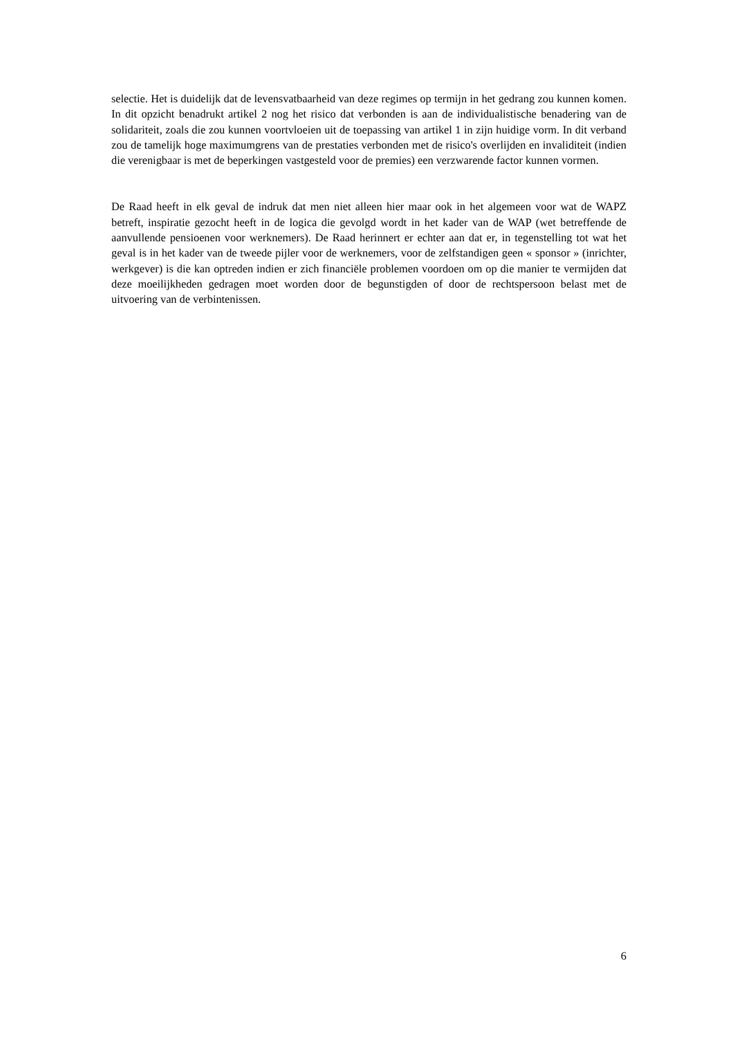selectie. Het is duidelijk dat de levensvatbaarheid van deze regimes op termijn in het gedrang zou kunnen komen. In dit opzicht benadrukt artikel 2 nog het risico dat verbonden is aan de individualistische benadering van de solidariteit, zoals die zou kunnen voortvloeien uit de toepassing van artikel 1 in zijn huidige vorm. In dit verband zou de tamelijk hoge maximumgrens van de prestaties verbonden met de risico's overlijden en invaliditeit (indien die verenigbaar is met de beperkingen vastgesteld voor de premies) een verzwarende factor kunnen vormen.
De Raad heeft in elk geval de indruk dat men niet alleen hier maar ook in het algemeen voor wat de WAPZ betreft, inspiratie gezocht heeft in de logica die gevolgd wordt in het kader van de WAP (wet betreffende de aanvullende pensioenen voor werknemers). De Raad herinnert er echter aan dat er, in tegenstelling tot wat het geval is in het kader van de tweede pijler voor de werknemers, voor de zelfstandigen geen « sponsor » (inrichter, werkgever) is die kan optreden indien er zich financiële problemen voordoen om op die manier te vermijden dat deze moeilijkheden gedragen moet worden door de begunstigden of door de rechtspersoon belast met de uitvoering van de verbintenissen.
6